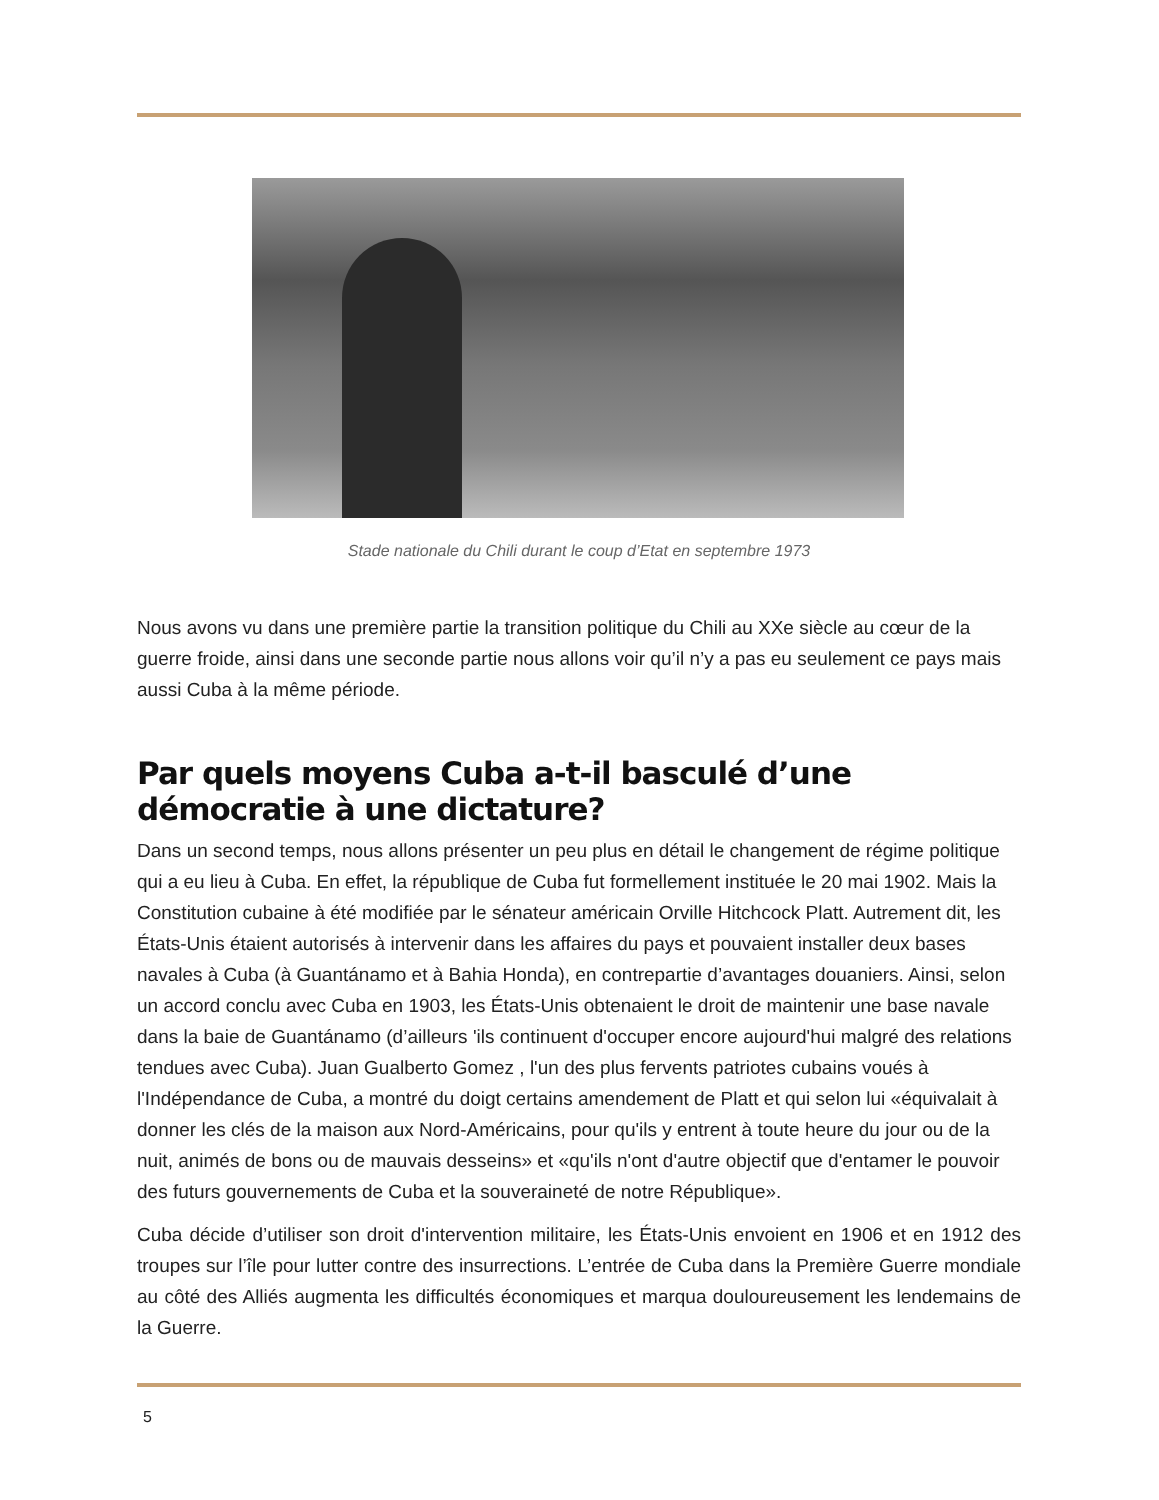Stade nationale du Chili durant le coup d’Etat en septembre 1973
Nous avons vu dans une première partie la transition politique du Chili au XXe siècle au cœur de la guerre froide, ainsi dans une seconde partie nous allons voir qu’il n’y a pas eu seulement ce pays mais aussi Cuba à la même période.
Par quels moyens Cuba a-t-il basculé d’une démocratie à une dictature?
Dans un second temps, nous allons présenter un peu plus en détail le changement de régime politique qui a eu lieu à Cuba. En effet, la république de Cuba fut formellement instituée le 20 mai 1902. Mais la Constitution cubaine à été modifiée par le sénateur américain Orville Hitchcock Platt. Autrement dit, les États-Unis étaient autorisés à intervenir dans les affaires du pays et pouvaient installer deux bases navales à Cuba (à Guantánamo et à Bahia Honda), en contrepartie d’avantages douaniers. Ainsi, selon un accord conclu avec Cuba en 1903, les États-Unis obtenaient le droit de maintenir une base navale dans la baie de Guantánamo (d’ailleurs 'ils continuent d'occuper encore aujourd'hui malgré des relations tendues avec Cuba). Juan Gualberto Gomez , l'un des plus fervents patriotes cubains voués à l'Indépendance de Cuba, a montré du doigt certains amendement de Platt et qui selon lui «équivalait à donner les clés de la maison aux Nord-Américains, pour qu'ils y entrent à toute heure du jour ou de la nuit, animés de bons ou de mauvais desseins» et «qu'ils n'ont d'autre objectif que d'entamer le pouvoir des futurs gouvernements de Cuba et la souveraineté de notre République».
Cuba décide d’utiliser son droit d'intervention militaire, les États-Unis envoient en 1906 et en 1912 des troupes sur l’île pour lutter contre des insurrections. L’entrée de Cuba dans la Première Guerre mondiale au côté des Alliés augmenta les difficultés économiques et marqua douloureusement les lendemains de la Guerre.
5